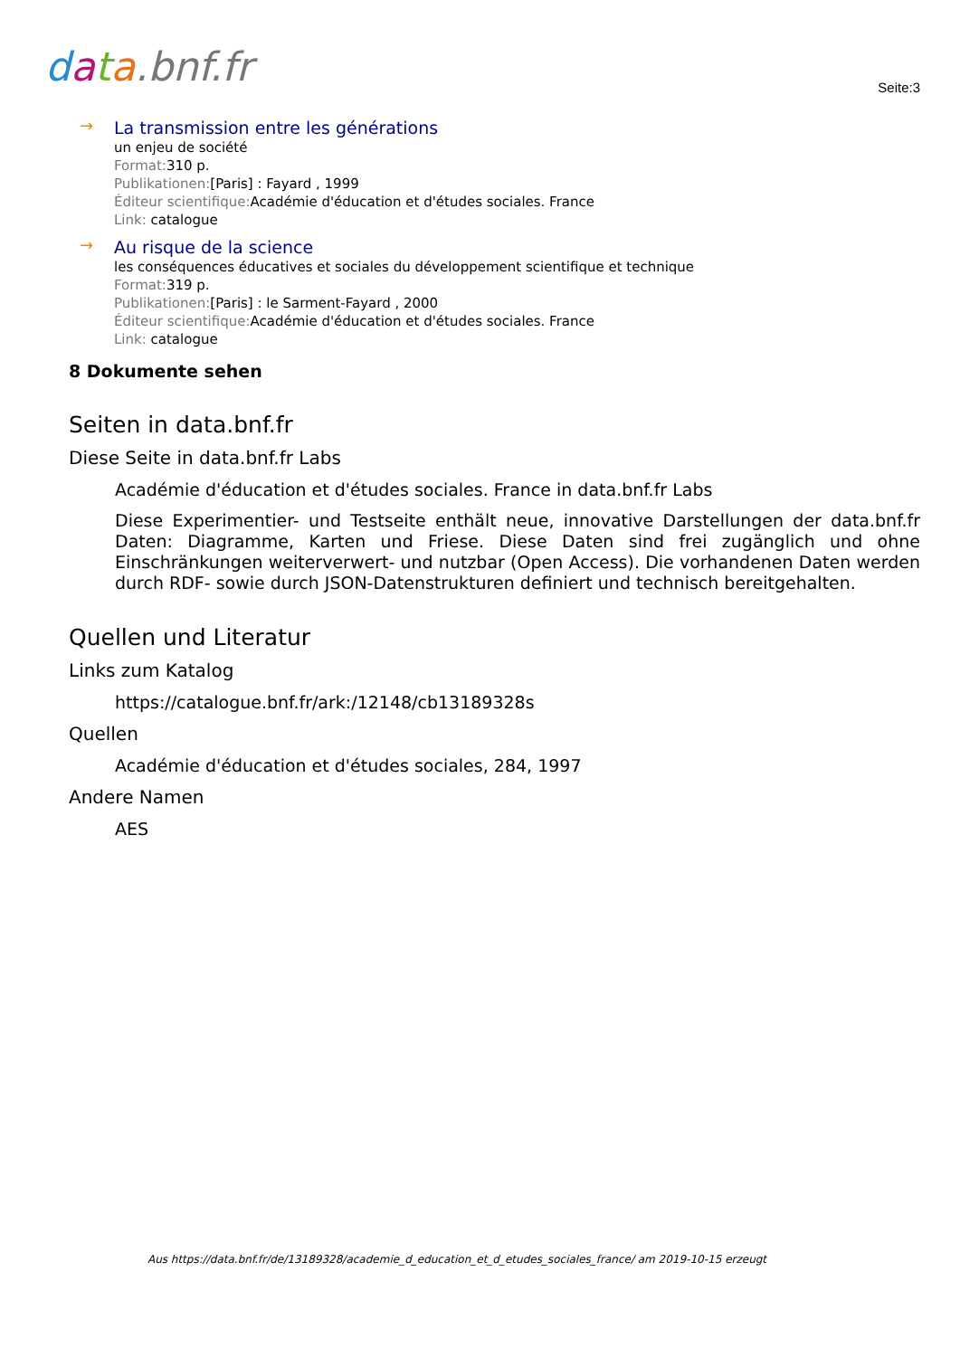data.bnf.fr
Seite:3
→
La transmission entre les générations
un enjeu de société
Format: 310 p.
Publikationen:[Paris] : Fayard , 1999
Éditeur scientifique: Académie d'éducation et d'études sociales. France
Link: catalogue
→
Au risque de la science
les conséquences éducatives et sociales du développement scientifique et technique
Format: 319 p.
Publikationen:[Paris] : le Sarment-Fayard , 2000
Éditeur scientifique: Académie d'éducation et d'études sociales. France
Link: catalogue
8 Dokumente sehen
Seiten in data.bnf.fr
Diese Seite in data.bnf.fr Labs
Académie d'éducation et d'études sociales. France in data.bnf.fr Labs
Diese Experimentier- und Testseite enthält neue, innovative Darstellungen der data.bnf.fr Daten: Diagramme, Karten und Friese. Diese Daten sind frei zugänglich und ohne Einschränkungen weiterverwert- und nutzbar (Open Access). Die vorhandenen Daten werden durch RDF- sowie durch JSON-Datenstrukturen definiert und technisch bereitgehalten.
Quellen und Literatur
Links zum Katalog
https://catalogue.bnf.fr/ark:/12148/cb13189328s
Quellen
Académie d'éducation et d'études sociales, 284, 1997
Andere Namen
AES
Aus https://data.bnf.fr/de/13189328/academie_d_education_et_d_etudes_sociales_france/ am 2019-10-15 erzeugt